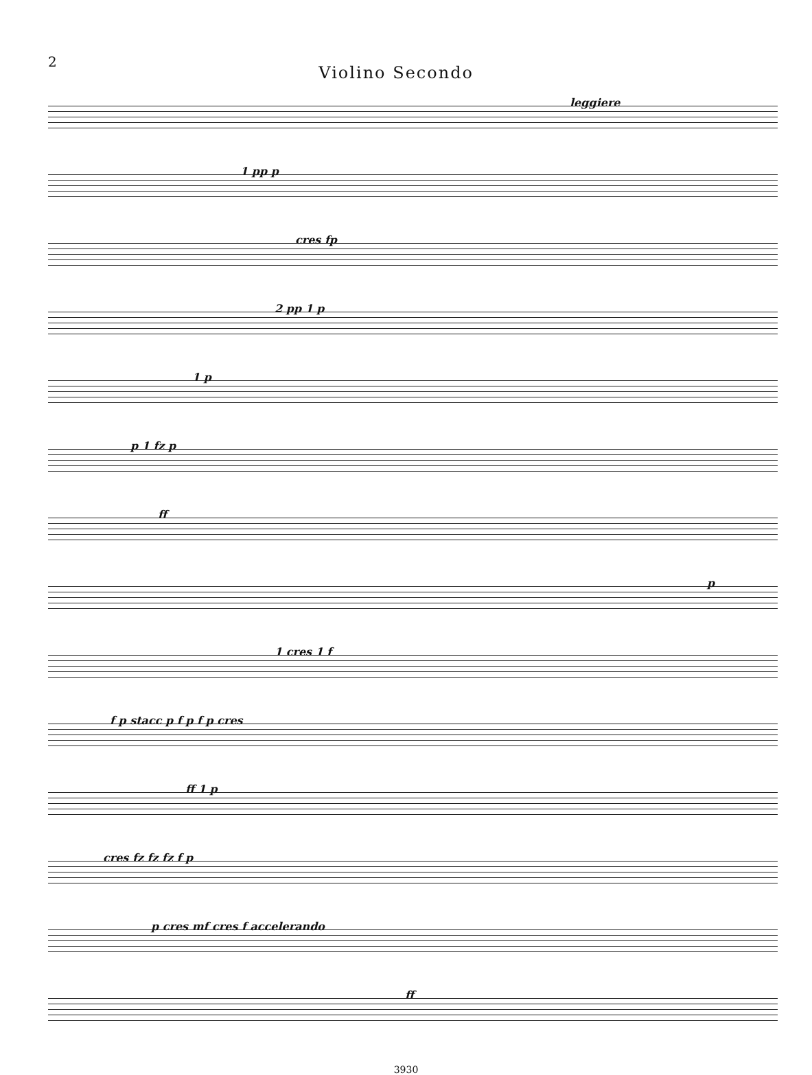2 Violino Secondo
leggiere
1 pp p
cres fp
2 pp 1 p
1 p
p 1 fz p
ff
p
1 cres 1 f
f p stacc p f p f p cres
ff 1 p
cres fz fz fz f p
p cres mf cres f accelerando
ff
3930